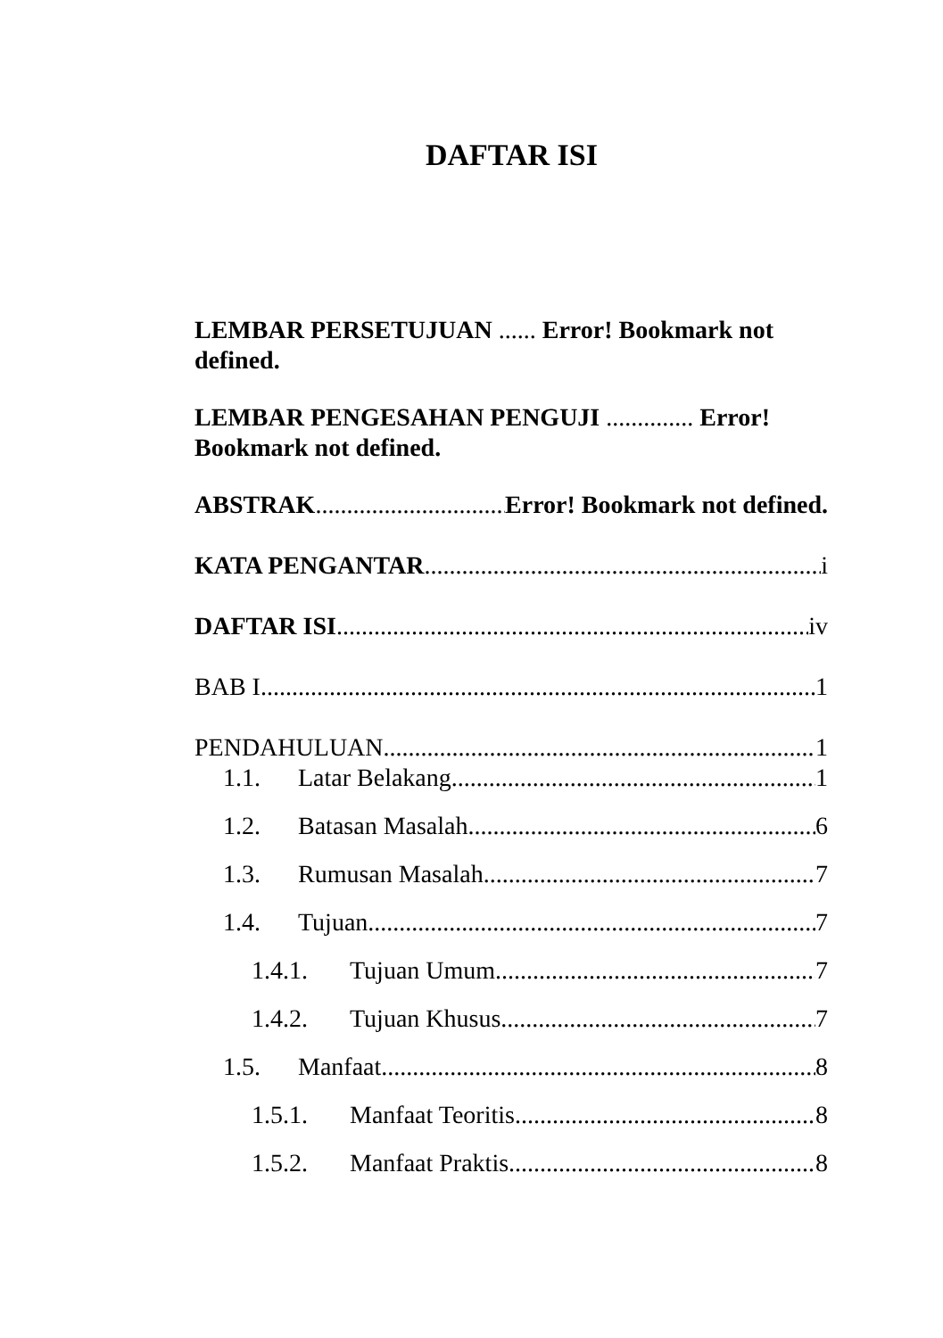DAFTAR ISI
LEMBAR PERSETUJUAN ...... Error! Bookmark not defined.
LEMBAR PENGESAHAN PENGUJI .............. Error! Bookmark not defined.
ABSTRAK Error! Bookmark not defined.
KATA PENGANTAR i
DAFTAR ISI iv
BAB I 1
PENDAHULUAN 1
1.1. Latar Belakang 1
1.2. Batasan Masalah 6
1.3. Rumusan Masalah 7
1.4. Tujuan 7
1.4.1. Tujuan Umum 7
1.4.2. Tujuan Khusus 7
1.5. Manfaat 8
1.5.1. Manfaat Teoritis 8
1.5.2. Manfaat Praktis 8